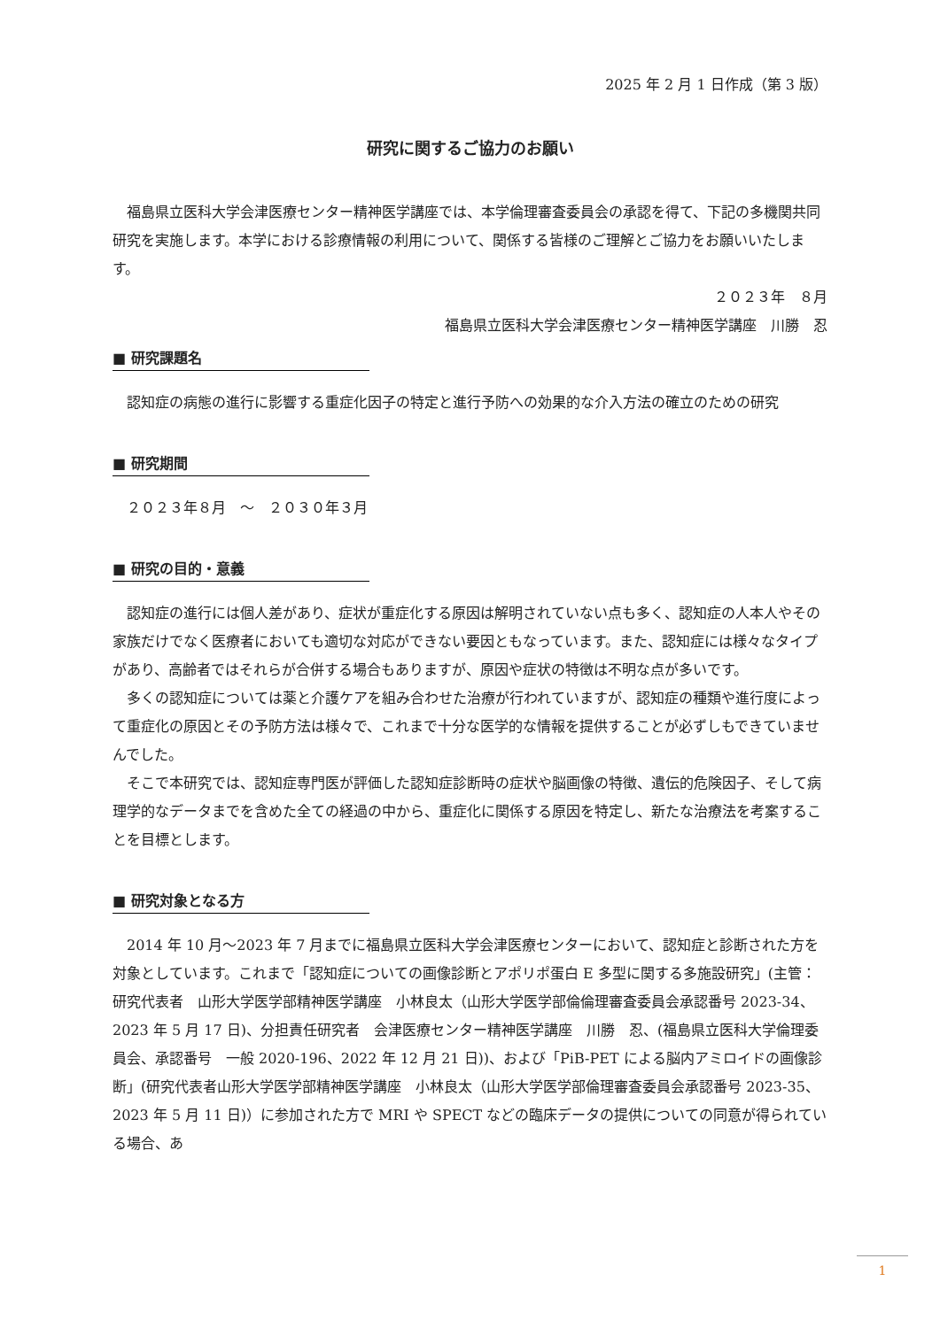2025 年 2 月 1 日作成（第 3 版）
研究に関するご協力のお願い
　福島県立医科大学会津医療センター精神医学講座では、本学倫理審査委員会の承認を得て、下記の多機関共同研究を実施します。本学における診療情報の利用について、関係する皆様のご理解とご協力をお願いいたします。
２０２３年　８月
福島県立医科大学会津医療センター精神医学講座　川勝　忍
■ 研究課題名
　認知症の病態の進行に影響する重症化因子の特定と進行予防への効果的な介入方法の確立のための研究
■ 研究期間
　２０２３年８月　～　２０３０年３月
■ 研究の目的・意義
　認知症の進行には個人差があり、症状が重症化する原因は解明されていない点も多く、認知症の人本人やその家族だけでなく医療者においても適切な対応ができない要因ともなっています。また、認知症には様々なタイプがあり、高齢者ではそれらが合併する場合もありますが、原因や症状の特徴は不明な点が多いです。
　多くの認知症については薬と介護ケアを組み合わせた治療が行われていますが、認知症の種類や進行度によって重症化の原因とその予防方法は様々で、これまで十分な医学的な情報を提供することが必ずしもできていませんでした。
　そこで本研究では、認知症専門医が評価した認知症診断時の症状や脳画像の特徴、遺伝的危険因子、そして病理学的なデータまでを含めた全ての経過の中から、重症化に関係する原因を特定し、新たな治療法を考案することを目標とします。
■ 研究対象となる方
　2014 年 10 月～2023 年 7 月までに福島県立医科大学会津医療センターにおいて、認知症と診断された方を対象としています。これまで「認知症についての画像診断とアポリポ蛋白 E 多型に関する多施設研究」(主管：研究代表者　山形大学医学部精神医学講座　小林良太（山形大学医学部倫倫理審査委員会承認番号 2023-34、2023 年 5 月 17 日)、分担責任研究者　会津医療センター精神医学講座　川勝　忍、(福島県立医科大学倫理委員会、承認番号　一般 2020-196、2022 年 12 月 21 日))、および「PiB-PET による脳内アミロイドの画像診断」(研究代表者山形大学医学部精神医学講座　小林良太（山形大学医学部倫理審査委員会承認番号 2023-35、2023 年 5 月 11 日)）に参加された方で MRI や SPECT などの臨床データの提供についての同意が得られている場合、あ
1